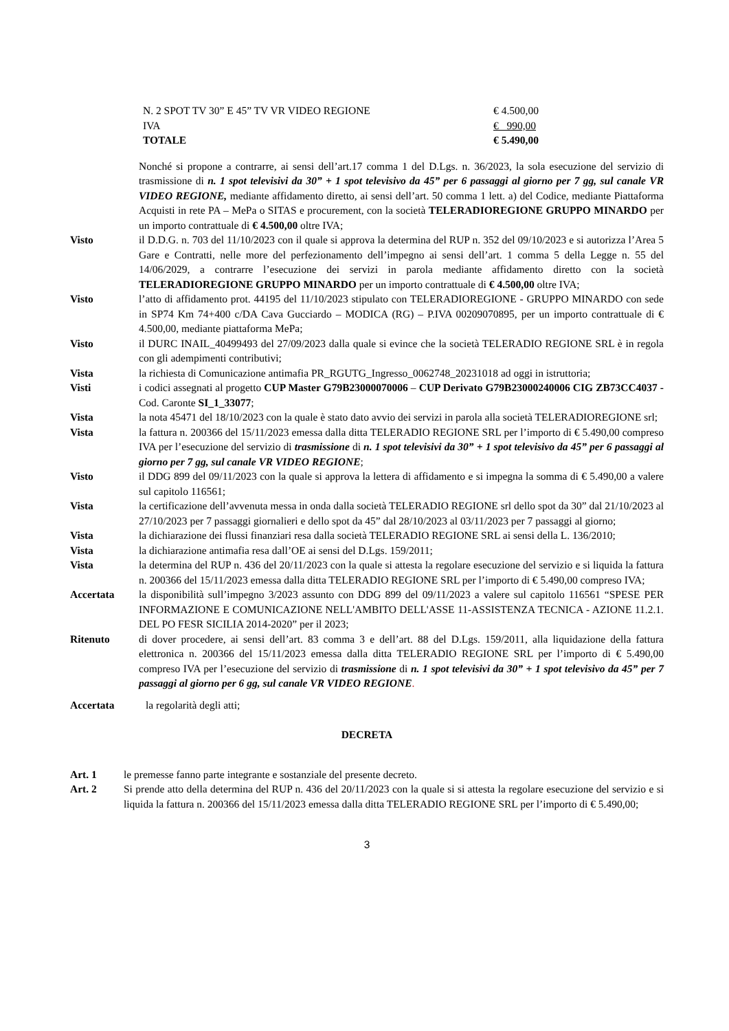| N. 2 SPOT TV 30” E 45” TV VR VIDEO REGIONE | € 4.500,00 |
| IVA | € 990,00 |
| TOTALE | € 5.490,00 |
Nonché si propone a contrarre, ai sensi dell’art.17 comma 1 del D.Lgs. n. 36/2023, la sola esecuzione del servizio di trasmissione di n. 1 spot televisivi da 30” + 1 spot televisivo da 45” per 6 passaggi al giorno per 7 gg, sul canale VR VIDEO REGIONE, mediante affidamento diretto, ai sensi dell’art. 50 comma 1 lett. a) del Codice, mediante Piattaforma Acquisti in rete PA – MePa o SITAS e procurement, con la società TELERADIOREGIONE GRUPPO MINARDO per un importo contrattuale di € 4.500,00 oltre IVA;
Visto il D.D.G. n. 703 del 11/10/2023 con il quale si approva la determina del RUP n. 352 del 09/10/2023 e si autorizza l’Area 5 Gare e Contratti, nelle more del perfezionamento dell’impegno ai sensi dell’art. 1 comma 5 della Legge n. 55 del 14/06/2029, a contrarre l’esecuzione dei servizi in parola mediante affidamento diretto con la società TELERADIOREGIONE GRUPPO MINARDO per un importo contrattuale di € 4.500,00 oltre IVA;
Visto l’atto di affidamento prot. 44195 del 11/10/2023 stipulato con TELERADIOREGIONE - GRUPPO MINARDO con sede in SP74 Km 74+400 c/DA Cava Gucciardo – MODICA (RG) – P.IVA 00209070895, per un importo contrattuale di € 4.500,00, mediante piattaforma MePa;
Visto il DURC INAIL_40499493 del 27/09/2023 dalla quale si evince che la società TELERADIO REGIONE SRL è in regola con gli adempimenti contributivi;
Vista la richiesta di Comunicazione antimafia PR_RGUTG_Ingresso_0062748_20231018 ad oggi in istruttoria;
Visti i codici assegnati al progetto CUP Master G79B23000070006 – CUP Derivato G79B23000240006 CIG ZB73CC4037 - Cod. Caronte SI_1_33077;
Vista la nota 45471 del 18/10/2023 con la quale è stato dato avvio dei servizi in parola alla società TELERADIOREGIONE srl;
Vista la fattura n. 200366 del 15/11/2023 emessa dalla ditta TELERADIO REGIONE SRL per l’importo di € 5.490,00 compreso IVA per l’esecuzione del servizio di trasmissione di n. 1 spot televisivi da 30” + 1 spot televisivo da 45” per 6 passaggi al giorno per 7 gg, sul canale VR VIDEO REGIONE;
Visto il DDG 899 del 09/11/2023 con la quale si approva la lettera di affidamento e si impegna la somma di € 5.490,00 a valere sul capitolo 116561;
Vista la certificazione dell’avvenuta messa in onda dalla società TELERADIO REGIONE srl dello spot da 30” dal 21/10/2023 al 27/10/2023 per 7 passaggi giornalieri e dello spot da 45” dal 28/10/2023 al 03/11/2023 per 7 passaggi al giorno;
Vista la dichiarazione dei flussi finanziari resa dalla società TELERADIO REGIONE SRL ai sensi della L. 136/2010;
Vista la dichiarazione antimafia resa dall’OE ai sensi del D.Lgs. 159/2011;
Vista la determina del RUP n. 436 del 20/11/2023 con la quale si attesta la regolare esecuzione del servizio e si liquida la fattura n. 200366 del 15/11/2023 emessa dalla ditta TELERADIO REGIONE SRL per l’importo di € 5.490,00 compreso IVA;
Accertata la disponibilità sull’impegno 3/2023 assunto con DDG 899 del 09/11/2023 a valere sul capitolo 116561 “SPESE PER INFORMAZIONE E COMUNICAZIONE NELL'AMBITO DELL'ASSE 11-ASSISTENZA TECNICA - AZIONE 11.2.1. DEL PO FESR SICILIA 2014-2020” per il 2023;
Ritenuto di dover procedere, ai sensi dell’art. 83 comma 3 e dell’art. 88 del D.Lgs. 159/2011, alla liquidazione della fattura elettronica n. 200366 del 15/11/2023 emessa dalla ditta TELERADIO REGIONE SRL per l’importo di € 5.490,00 compreso IVA per l’esecuzione del servizio di trasmissione di n. 1 spot televisivi da 30” + 1 spot televisivo da 45” per 7 passaggi al giorno per 6 gg, sul canale VR VIDEO REGIONE.
Accertata la regolarità degli atti;
DECRETA
Art. 1 le premesse fanno parte integrante e sostanziale del presente decreto.
Art. 2 Si prende atto della determina del RUP n. 436 del 20/11/2023 con la quale si si attesta la regolare esecuzione del servizio e si liquida la fattura n. 200366 del 15/11/2023 emessa dalla ditta TELERADIO REGIONE SRL per l’importo di € 5.490,00;
3